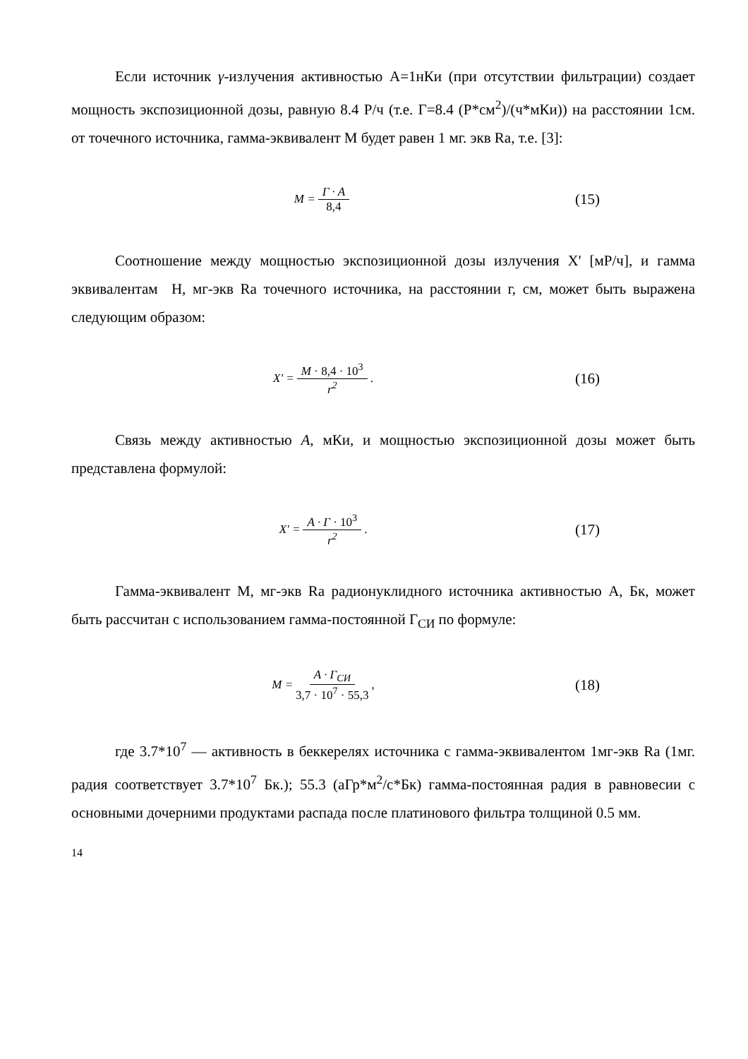Если источник γ-излучения активностью А=1нКи (при отсутствии фильтрации) создает мощность экспозиционной дозы, равную 8.4 Р/ч (т.е. Г=8.4 (Р*см<sup>2</sup>)/(ч*мКи)) на расстоянии 1см. от точечного источника, гамма-эквивалент М будет равен 1 мг. экв Ra, т.е. [3]:
M = Г · A 8,4
(15)
Соотношение между мощностью экспозиционной дозы излучения X' [мР/ч], и гамма эквивалентам Н, мг-экв Ra точечного источника, на расстоянии г, см, может быть выражена следующим образом:
X' = M · 8,4 · 10<sup>3</sup> r<sup>2</sup>.
(16)
Связь между активностью А, мКи, и мощностью экспозиционной дозы может быть представлена формулой:
X' = A · Г · 10<sup>3</sup> r<sup>2</sup>.
(17)
Гамма-эквивалент М, мг-экв Ra радионуклидного источника активностью А, Бк, может быть рассчитан с использованием гамма-постоянной Г<sub>СИ</sub> по формуле:
M = A · Г<sub>СИ</sub> 3,7 · 10<sup>7</sup> · 55,3,
(18)
где 3.7*10<sup>7</sup> — активность в беккерелях источника с гамма-эквивалентом 1мг-экв Ra (1мг. радия соответствует 3.7*10<sup>7</sup> Бк.); 55.3 (аГр*м<sup>2</sup>/с*Бк) гамма-постоянная радия в равновесии с основными дочерними продуктами распада после платинового фильтра толщиной 0.5 мм.
14